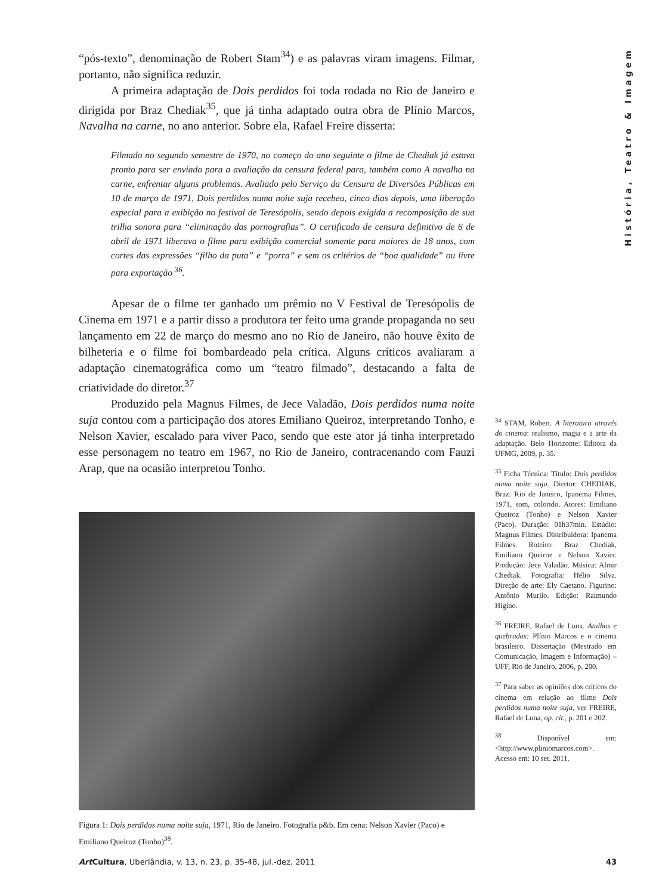História, Teatro & Imagem
“pós-texto”, denominação de Robert Stam<sup>34</sup>) e as palavras viram imagens. Filmar, portanto, não significa reduzir.
A primeira adaptação de Dois perdidos foi toda rodada no Rio de Janeiro e dirigida por Braz Chediak<sup>35</sup>, que já tinha adaptado outra obra de Plínio Marcos, Navalha na carne, no ano anterior. Sobre ela, Rafael Freire disserta:
Filmado no segundo semestre de 1970, no começo do ano seguinte o filme de Chediak já estava pronto para ser enviado para a avaliação da censura federal para, também como A navalha na carne, enfrentar alguns problemas. Avaliado pelo Serviço da Censura de Diversões Públicas em 10 de março de 1971, Dois perdidos numa noite suja recebeu, cinco dias depois, uma liberação especial para a exibição no festival de Teresópolis, sendo depois exigida a recomposição de sua trilha sonora para “eliminação das pornografias”. O certificado de censura definitivo de 6 de abril de 1971 liberava o filme para exibição comercial somente para maiores de 18 anos, com cortes das expressões “filho da puta” e “porra” e sem os critérios de “boa qualidade” ou livre para exportação <sup>36</sup>.
Apesar de o filme ter ganhado um prêmio no V Festival de Teresópolis de Cinema em 1971 e a partir disso a produtora ter feito uma grande propaganda no seu lançamento em 22 de março do mesmo ano no Rio de Janeiro, não houve êxito de bilheteria e o filme foi bombardeado pela crítica. Alguns críticos avaliaram a adaptação cinematográfica como um “teatro filmado”, destacando a falta de criatividade do diretor.<sup>37</sup>
Produzido pela Magnus Filmes, de Jece Valadão, Dois perdidos numa noite suja contou com a participação dos atores Emiliano Queiroz, interpretando Tonho, e Nelson Xavier, escalado para viver Paco, sendo que este ator já tinha interpretado esse personagem no teatro em 1967, no Rio de Janeiro, contracenando com Fauzi Arap, que na ocasião interpretou Tonho.
Figura 1: Dois perdidos numa noite suja, 1971, Rio de Janeiro. Fotografia p&b. Em cena: Nelson Xavier (Paco) e Emiliano Queiroz (Tonho)<sup>38</sup>.
<sup>34</sup> STAM, Robert. A literatura através do cinema: realismo, magia e a arte da adaptação. Belo Horizonte: Editora da UFMG, 2009, p. 35.
<sup>35</sup> Ficha Técnica: Título: Dois perdidos numa noite suja. Diretor: CHEDIAK, Braz. Rio de Janeiro, Ipanema Filmes, 1971, som, colorido. Atores: Emiliano Queiroz (Tonho) e Nelson Xavier (Paco). Duração: 01h37min. Estúdio: Magnus Filmes. Distribuidora: Ipanema Filmes. Roteiro: Braz Chediak, Emiliano Queiroz e Nelson Xavier. Produção: Jece Valadão. Música: Almir Chediak. Fotografia: Hélio Silva. Direção de arte: Ely Caetano. Figurino: Antônio Murilo. Edição: Raimundo Higino.
<sup>36</sup> FREIRE, Rafael de Luna. Atalhos e quebradas: Plínio Marcos e o cinema brasileiro. Dissertação (Mestrado em Comunicação, Imagem e Informação) – UFF, Rio de Janeiro, 2006, p. 200.
<sup>37</sup> Para saber as opiniões dos críticos do cinema em relação ao filme Dois perdidos numa noite suja, ver FREIRE, Rafael de Luna, op. cit., p. 201 e 202.
<sup>38</sup> Disponível em: <http://www.pliniomarcos.com>. Acesso em: 10 set. 2011.
Art Cultura, Uberlândia, v. 13, n. 23, p. 35-48, jul.-dez. 2011 43